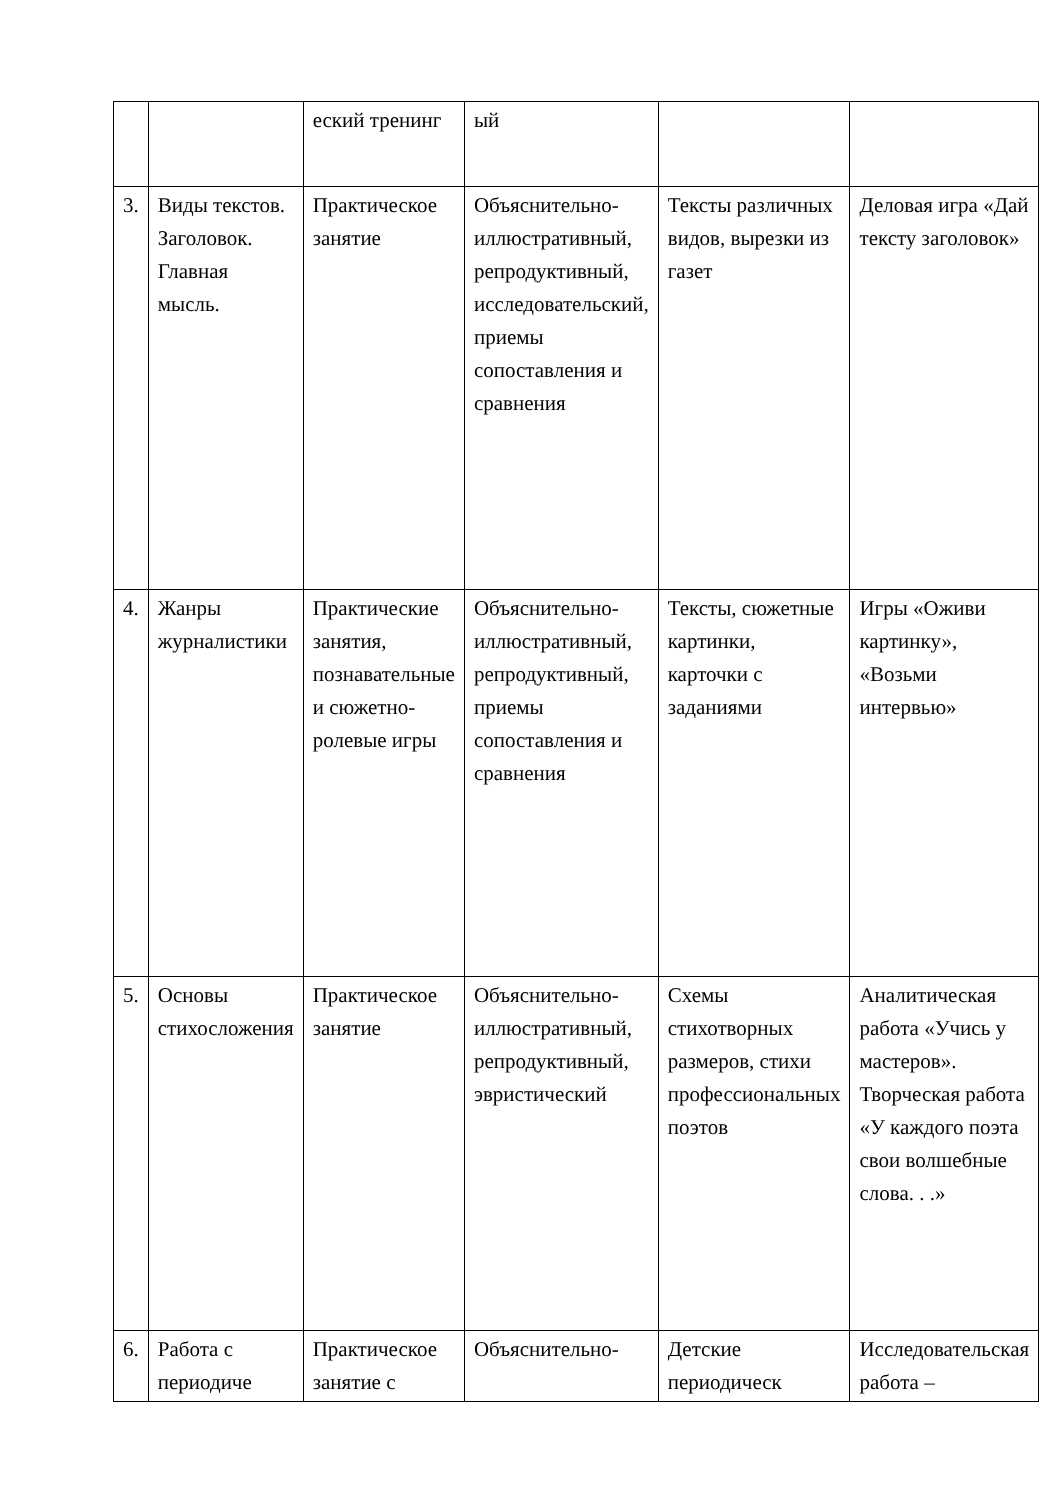| | | еский тренинг | ый | | |
| 3. | Виды текстов. Заголовок. Главная мысль. | Практическое занятие | Объяснительно-иллюстративный, репродуктивный, исследовательский, приемы сопоставления и сравнения | Тексты различных видов, вырезки из газет | Деловая игра «Дай тексту заголовок» |
| 4. | Жанры журналистики | Практические занятия, познавательные и сюжетно-ролевые игры | Объяснительно-иллюстративный, репродуктивный, приемы сопоставления и сравнения | Тексты, сюжетные картинки, карточки с заданиями | Игры «Оживи картинку», «Возьми интервью» |
| 5. | Основы стихосложения | Практическое занятие | Объяснительно-иллюстративный, репродуктивный, эвристический | Схемы стихотворных размеров, стихи профессиональных поэтов | Аналитическая работа «Учись у мастеров». Творческая работа «У каждого поэта свои волшебные слова. . .» |
| 6. | Работа с периодиче | Практическое занятие с | Объяснительно- | Детские периодическ | Исследовательская работа – |